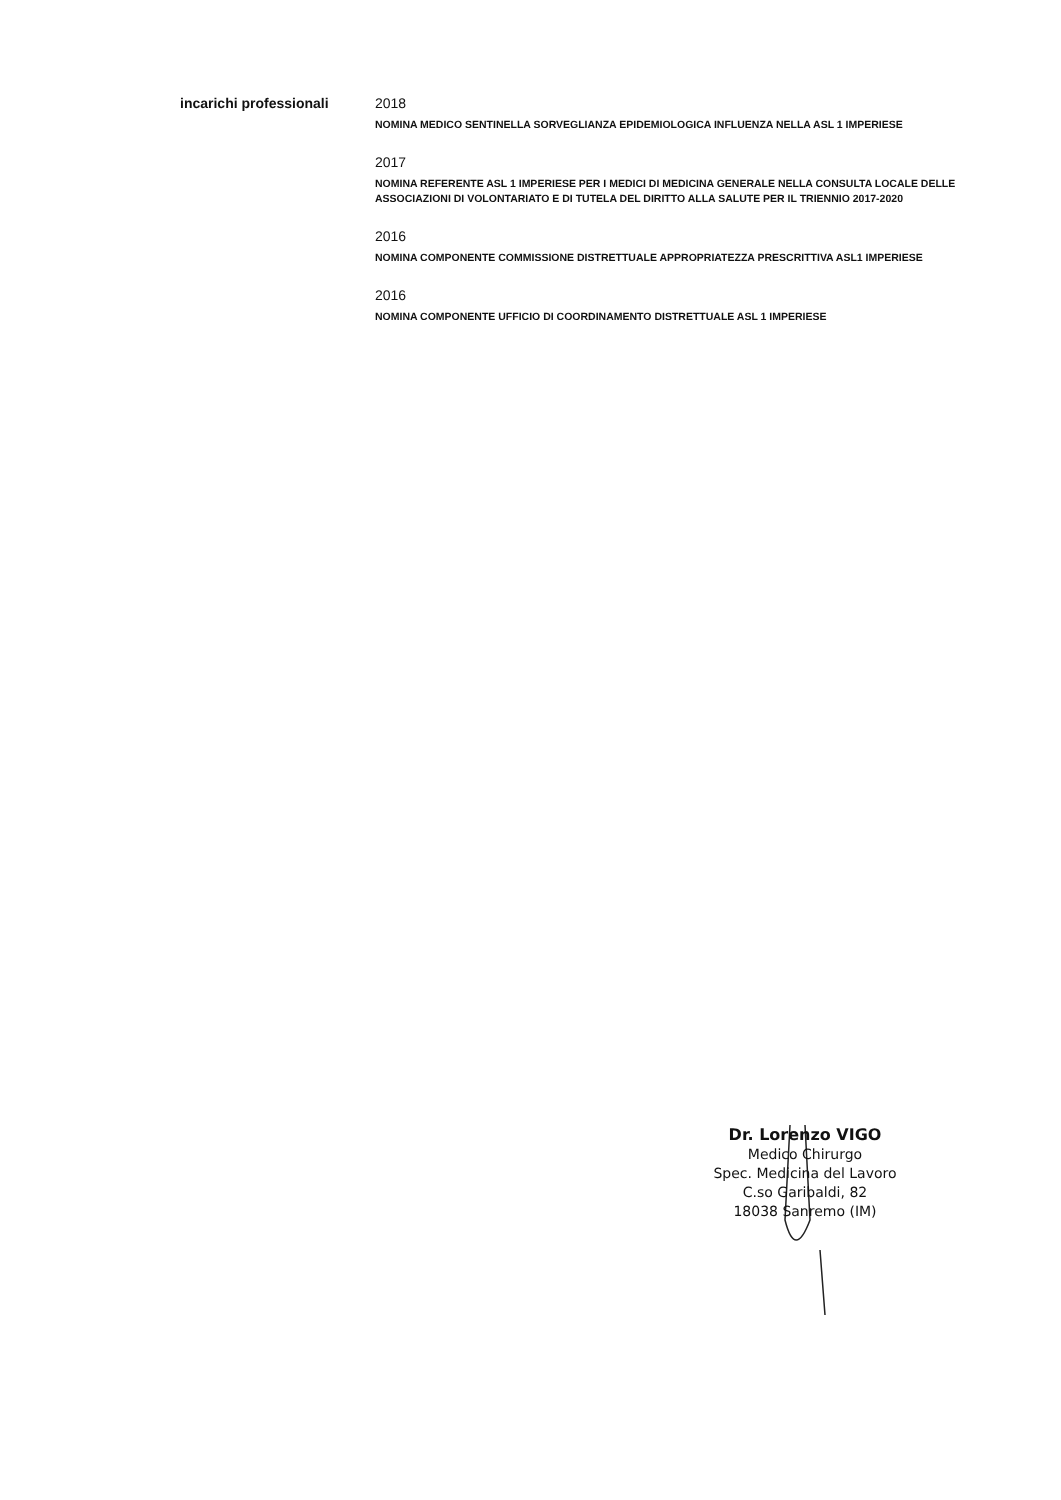incarichi professionali 2018
NOMINA MEDICO SENTINELLA SORVEGLIANZA EPIDEMIOLOGICA INFLUENZA NELLA ASL 1 IMPERIESE
2017
NOMINA REFERENTE ASL 1 IMPERIESE PER I MEDICI DI MEDICINA GENERALE NELLA CONSULTA LOCALE DELLE ASSOCIAZIONI DI VOLONTARIATO E DI TUTELA DEL DIRITTO ALLA SALUTE PER IL TRIENNIO 2017-2020
2016
NOMINA COMPONENTE COMMISSIONE DISTRETTUALE APPROPRIATEZZA PRESCRITTIVA ASL1 IMPERIESE
2016
NOMINA COMPONENTE UFFICIO DI COORDINAMENTO DISTRETTUALE ASL 1 IMPERIESE
Dr. Lorenzo VIGO
Medico Chirurgo
Spec. Medicina del Lavoro
C.so Garibaldi, 82
18038 Sanremo (IM)